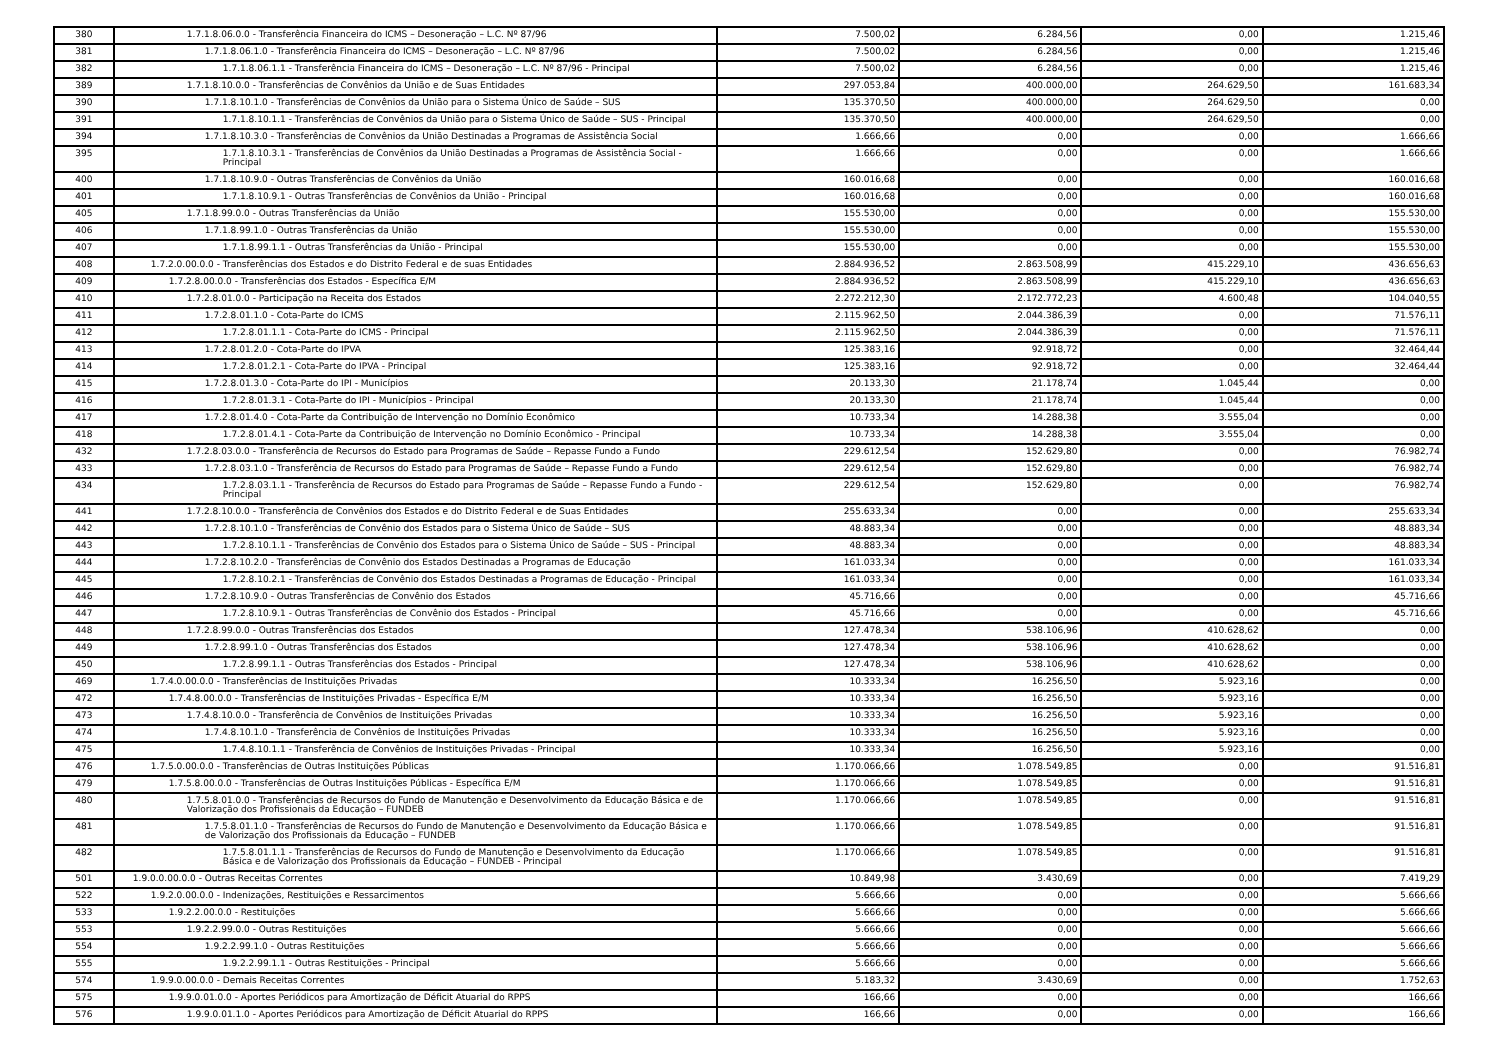| 380 | 1.7.1.8.06.0.0 - Transferência Financeira do ICMS – Desoneração – L.C. Nº 87/96 | 7.500,02 | 6.284,56 | 0,00 | 1.215,46 |
| 381 | 1.7.1.8.06.1.0 - Transferência Financeira do ICMS – Desoneração – L.C. Nº 87/96 | 7.500,02 | 6.284,56 | 0,00 | 1.215,46 |
| 382 | 1.7.1.8.06.1.1 - Transferência Financeira do ICMS – Desoneração – L.C. Nº 87/96 - Principal | 7.500,02 | 6.284,56 | 0,00 | 1.215,46 |
| 389 | 1.7.1.8.10.0.0 - Transferências de Convênios da União e de Suas Entidades | 297.053,84 | 400.000,00 | 264.629,50 | 161.683,34 |
| 390 | 1.7.1.8.10.1.0 - Transferências de Convênios da União para o Sistema Único de Saúde – SUS | 135.370,50 | 400.000,00 | 264.629,50 | 0,00 |
| 391 | 1.7.1.8.10.1.1 - Transferências de Convênios da União para o Sistema Único de Saúde – SUS - Principal | 135.370,50 | 400.000,00 | 264.629,50 | 0,00 |
| 394 | 1.7.1.8.10.3.0 - Transferências de Convênios da União Destinadas a Programas de Assistência Social | 1.666,66 | 0,00 | 0,00 | 1.666,66 |
| 395 | 1.7.1.8.10.3.1 - Transferências de Convênios da União Destinadas a Programas de Assistência Social - Principal | 1.666,66 | 0,00 | 0,00 | 1.666,66 |
| 400 | 1.7.1.8.10.9.0 - Outras Transferências de Convênios da União | 160.016,68 | 0,00 | 0,00 | 160.016,68 |
| 401 | 1.7.1.8.10.9.1 - Outras Transferências de Convênios da União - Principal | 160.016,68 | 0,00 | 0,00 | 160.016,68 |
| 405 | 1.7.1.8.99.0.0 - Outras Transferências da União | 155.530,00 | 0,00 | 0,00 | 155.530,00 |
| 406 | 1.7.1.8.99.1.0 - Outras Transferências da União | 155.530,00 | 0,00 | 0,00 | 155.530,00 |
| 407 | 1.7.1.8.99.1.1 - Outras Transferências da União - Principal | 155.530,00 | 0,00 | 0,00 | 155.530,00 |
| 408 | 1.7.2.0.00.0.0 - Transferências dos Estados e do Distrito Federal e de suas Entidades | 2.884.936,52 | 2.863.508,99 | 415.229,10 | 436.656,63 |
| 409 | 1.7.2.8.00.0.0 - Transferências dos Estados - Específica E/M | 2.884.936,52 | 2.863.508,99 | 415.229,10 | 436.656,63 |
| 410 | 1.7.2.8.01.0.0 - Participação na Receita dos Estados | 2.272.212,30 | 2.172.772,23 | 4.600,48 | 104.040,55 |
| 411 | 1.7.2.8.01.1.0 - Cota-Parte do ICMS | 2.115.962,50 | 2.044.386,39 | 0,00 | 71.576,11 |
| 412 | 1.7.2.8.01.1.1 - Cota-Parte do ICMS - Principal | 2.115.962,50 | 2.044.386,39 | 0,00 | 71.576,11 |
| 413 | 1.7.2.8.01.2.0 - Cota-Parte do IPVA | 125.383,16 | 92.918,72 | 0,00 | 32.464,44 |
| 414 | 1.7.2.8.01.2.1 - Cota-Parte do IPVA - Principal | 125.383,16 | 92.918,72 | 0,00 | 32.464,44 |
| 415 | 1.7.2.8.01.3.0 - Cota-Parte do IPI - Municípios | 20.133,30 | 21.178,74 | 1.045,44 | 0,00 |
| 416 | 1.7.2.8.01.3.1 - Cota-Parte do IPI - Municípios - Principal | 20.133,30 | 21.178,74 | 1.045,44 | 0,00 |
| 417 | 1.7.2.8.01.4.0 - Cota-Parte da Contribuição de Intervenção no Domínio Econômico | 10.733,34 | 14.288,38 | 3.555,04 | 0,00 |
| 418 | 1.7.2.8.01.4.1 - Cota-Parte da Contribuição de Intervenção no Domínio Econômico - Principal | 10.733,34 | 14.288,38 | 3.555,04 | 0,00 |
| 432 | 1.7.2.8.03.0.0 - Transferência de Recursos do Estado para Programas de Saúde – Repasse Fundo a Fundo | 229.612,54 | 152.629,80 | 0,00 | 76.982,74 |
| 433 | 1.7.2.8.03.1.0 - Transferência de Recursos do Estado para Programas de Saúde – Repasse Fundo a Fundo | 229.612,54 | 152.629,80 | 0,00 | 76.982,74 |
| 434 | 1.7.2.8.03.1.1 - Transferência de Recursos do Estado para Programas de Saúde – Repasse Fundo a Fundo - Principal | 229.612,54 | 152.629,80 | 0,00 | 76.982,74 |
| 441 | 1.7.2.8.10.0.0 - Transferência de Convênios dos Estados e do Distrito Federal e de Suas Entidades | 255.633,34 | 0,00 | 0,00 | 255.633,34 |
| 442 | 1.7.2.8.10.1.0 - Transferências de Convênio dos Estados para o Sistema Único de Saúde – SUS | 48.883,34 | 0,00 | 0,00 | 48.883,34 |
| 443 | 1.7.2.8.10.1.1 - Transferências de Convênio dos Estados para o Sistema Único de Saúde – SUS - Principal | 48.883,34 | 0,00 | 0,00 | 48.883,34 |
| 444 | 1.7.2.8.10.2.0 - Transferências de Convênio dos Estados Destinadas a Programas de Educação | 161.033,34 | 0,00 | 0,00 | 161.033,34 |
| 445 | 1.7.2.8.10.2.1 - Transferências de Convênio dos Estados Destinadas a Programas de Educação - Principal | 161.033,34 | 0,00 | 0,00 | 161.033,34 |
| 446 | 1.7.2.8.10.9.0 - Outras Transferências de Convênio dos Estados | 45.716,66 | 0,00 | 0,00 | 45.716,66 |
| 447 | 1.7.2.8.10.9.1 - Outras Transferências de Convênio dos Estados - Principal | 45.716,66 | 0,00 | 0,00 | 45.716,66 |
| 448 | 1.7.2.8.99.0.0 - Outras Transferências dos Estados | 127.478,34 | 538.106,96 | 410.628,62 | 0,00 |
| 449 | 1.7.2.8.99.1.0 - Outras Transferências dos Estados | 127.478,34 | 538.106,96 | 410.628,62 | 0,00 |
| 450 | 1.7.2.8.99.1.1 - Outras Transferências dos Estados - Principal | 127.478,34 | 538.106,96 | 410.628,62 | 0,00 |
| 469 | 1.7.4.0.00.0.0 - Transferências de Instituições Privadas | 10.333,34 | 16.256,50 | 5.923,16 | 0,00 |
| 472 | 1.7.4.8.00.0.0 - Transferências de Instituições Privadas - Específica E/M | 10.333,34 | 16.256,50 | 5.923,16 | 0,00 |
| 473 | 1.7.4.8.10.0.0 - Transferência de Convênios de Instituições Privadas | 10.333,34 | 16.256,50 | 5.923,16 | 0,00 |
| 474 | 1.7.4.8.10.1.0 - Transferência de Convênios de Instituições Privadas | 10.333,34 | 16.256,50 | 5.923,16 | 0,00 |
| 475 | 1.7.4.8.10.1.1 - Transferência de Convênios de Instituições Privadas - Principal | 10.333,34 | 16.256,50 | 5.923,16 | 0,00 |
| 476 | 1.7.5.0.00.0.0 - Transferências de Outras Instituições Públicas | 1.170.066,66 | 1.078.549,85 | 0,00 | 91.516,81 |
| 479 | 1.7.5.8.00.0.0 - Transferências de Outras Instituições Públicas - Específica E/M | 1.170.066,66 | 1.078.549,85 | 0,00 | 91.516,81 |
| 480 | 1.7.5.8.01.0.0 - Transferências de Recursos do Fundo de Manutenção e Desenvolvimento da Educação Básica e de Valorização dos Profissionais da Educação – FUNDEB | 1.170.066,66 | 1.078.549,85 | 0,00 | 91.516,81 |
| 481 | 1.7.5.8.01.1.0 - Transferências de Recursos do Fundo de Manutenção e Desenvolvimento da Educação Básica e de Valorização dos Profissionais da Educação – FUNDEB | 1.170.066,66 | 1.078.549,85 | 0,00 | 91.516,81 |
| 482 | 1.7.5.8.01.1.1 - Transferências de Recursos do Fundo de Manutenção e Desenvolvimento da Educação Básica e de Valorização dos Profissionais da Educação – FUNDEB - Principal | 1.170.066,66 | 1.078.549,85 | 0,00 | 91.516,81 |
| 501 | 1.9.0.0.00.0.0 - Outras Receitas Correntes | 10.849,98 | 3.430,69 | 0,00 | 7.419,29 |
| 522 | 1.9.2.0.00.0.0 - Indenizações, Restituições e Ressarcimentos | 5.666,66 | 0,00 | 0,00 | 5.666,66 |
| 533 | 1.9.2.2.00.0.0 - Restituições | 5.666,66 | 0,00 | 0,00 | 5.666,66 |
| 553 | 1.9.2.2.99.0.0 - Outras Restituições | 5.666,66 | 0,00 | 0,00 | 5.666,66 |
| 554 | 1.9.2.2.99.1.0 - Outras Restituições | 5.666,66 | 0,00 | 0,00 | 5.666,66 |
| 555 | 1.9.2.2.99.1.1 - Outras Restituições - Principal | 5.666,66 | 0,00 | 0,00 | 5.666,66 |
| 574 | 1.9.9.0.00.0.0 - Demais Receitas Correntes | 5.183,32 | 3.430,69 | 0,00 | 1.752,63 |
| 575 | 1.9.9.0.01.0.0 - Aportes Periódicos para Amortização de Déficit Atuarial do RPPS | 166,66 | 0,00 | 0,00 | 166,66 |
| 576 | 1.9.9.0.01.1.0 - Aportes Periódicos para Amortização de Déficit Atuarial do RPPS | 166,66 | 0,00 | 0,00 | 166,66 |